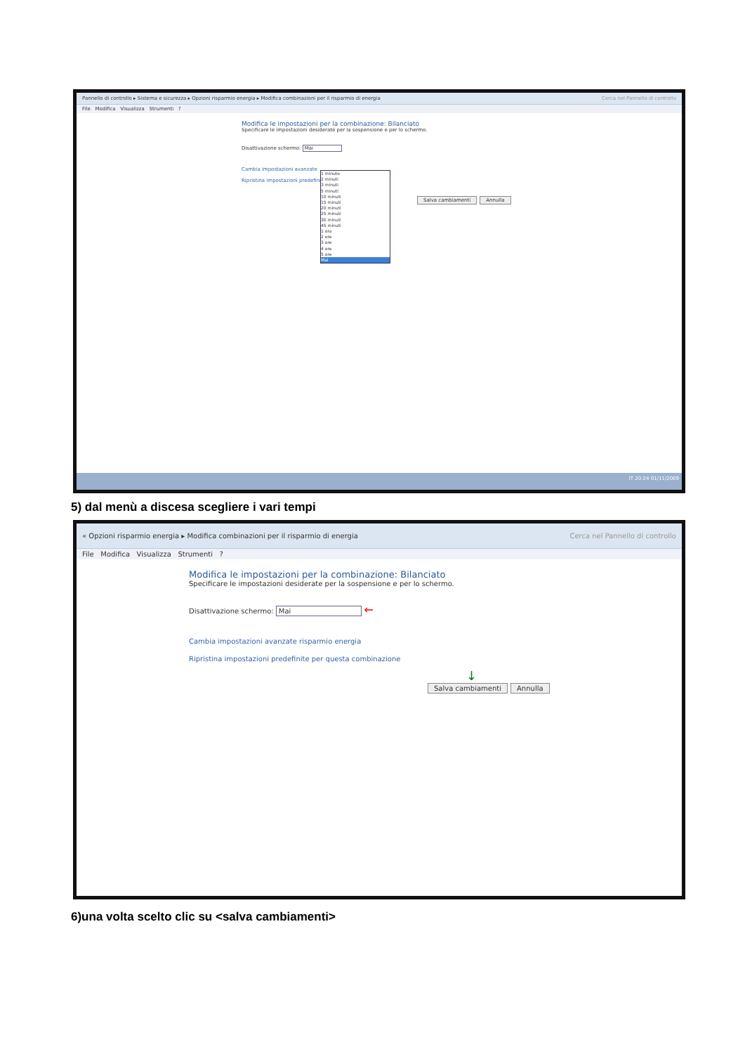Pannello di controllo ▸ Sistema e sicurezza ▸ Opzioni risparmio energia ▸ Modifica combinazioni per il risparmio di energia Cerca nel Pannello di controllo
File Modifica Visualizza Strumenti ?
Modifica le impostazioni per la combinazione: Bilanciato
Specificare le impostazioni desiderate per la sospensione e per lo schermo.
Disattivazione schermo: Mai
Cambia impostazioni avanzate
Ripristina impostazioni predefinite
Salva cambiamenti Annulla
1 minuto
2 minuti
3 minuti
5 minuti
10 minuti
15 minuti
20 minuti
25 minuti
30 minuti
45 minuti
1 ora
2 ore
3 ore
4 ore
5 ore
Mai
IT 20:24 01/11/2009
5) dal menù a discesa scegliere i vari tempi
« Opzioni risparmio energia ▸ Modifica combinazioni per il risparmio di energia Cerca nel Pannello di controllo
File Modifica Visualizza Strumenti ?
Modifica le impostazioni per la combinazione: Bilanciato
Specificare le impostazioni desiderate per la sospensione e per lo schermo.
Disattivazione schermo: Mai ←
Cambia impostazioni avanzate risparmio energia
Ripristina impostazioni predefinite per questa combinazione
↓
Salva cambiamenti Annulla
6)una volta scelto clic su <salva cambiamenti>